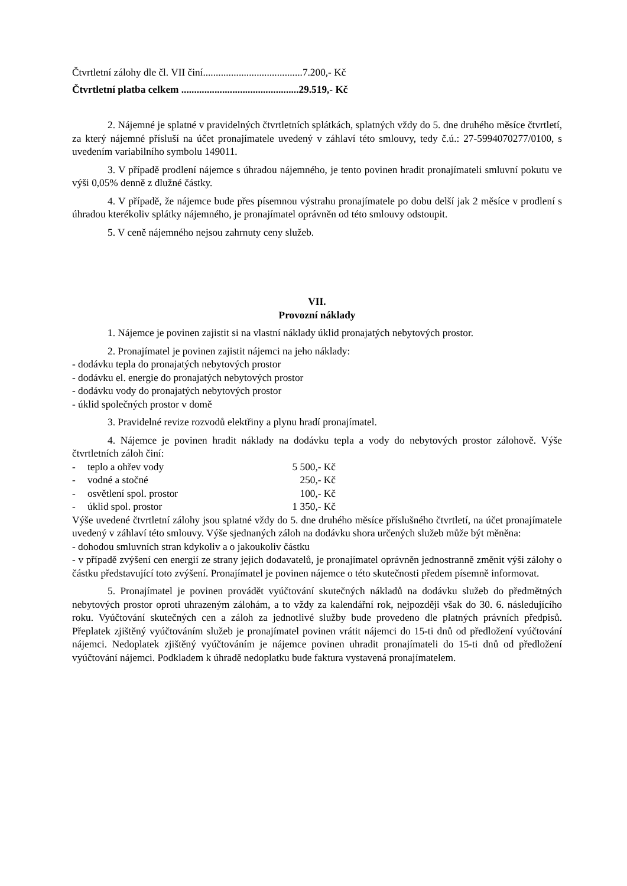Čtvrtletní zálohy dle čl. VII činí.......................................7.200,- Kč
Čtvrtletní platba celkem ..............................................29.519,- Kč
2. Nájemné je splatné v pravidelných čtvrtletních splátkách, splatných vždy do 5. dne druhého měsíce čtvrtletí, za který nájemné přísluší na účet pronajímatele uvedený v záhlaví této smlouvy, tedy č.ú.: 27-5994070277/0100, s uvedením variabilního symbolu 149011.
3. V případě prodlení nájemce s úhradou nájemného, je tento povinen hradit pronajímateli smluvní pokutu ve výši 0,05% denně z dlužné částky.
4. V případě, že nájemce bude přes písemnou výstrahu pronajímatele po dobu delší jak 2 měsíce v prodlení s úhradou kterékoliv splátky nájemného, je pronajímatel oprávněn od této smlouvy odstoupit.
5. V ceně nájemného nejsou zahrnuty ceny služeb.
VII.
Provozní náklady
1. Nájemce je povinen zajistit si na vlastní náklady úklid pronajatých nebytových prostor.
2. Pronajímatel je povinen zajistit nájemci na jeho náklady:
- dodávku tepla do pronajatých nebytových prostor
- dodávku el. energie do pronajatých nebytových prostor
- dodávku vody do pronajatých nebytových prostor
- úklid společných prostor v domě
3. Pravidelné revize rozvodů elektřiny a plynu hradí pronajímatel.
4. Nájemce je povinen hradit náklady na dodávku tepla a vody do nebytových prostor zálohově. Výše čtvrtletních záloh činí:
| - | teplo a ohřev vody | 5 500,- Kč |
| - | vodné a stočné | 250,- Kč |
| - | osvětlení spol. prostor | 100,- Kč |
| - | úklid spol. prostor | 1 350,- Kč |
Výše uvedené čtvrtletní zálohy jsou splatné vždy do 5. dne druhého měsíce příslušného čtvrtletí, na účet pronajímatele uvedený v záhlaví této smlouvy. Výše sjednaných záloh na dodávku shora určených služeb může být měněna:
- dohodou smluvních stran kdykoliv a o jakoukoliv částku
- v případě zvýšení cen energií ze strany jejich dodavatelů, je pronajímatel oprávněn jednostranně změnit výši zálohy o částku představující toto zvýšení. Pronajímatel je povinen nájemce o této skutečnosti předem písemně informovat.
5. Pronajímatel je povinen provádět vyúčtování skutečných nákladů na dodávku služeb do předmětných nebytových prostor oproti uhrazeným zálohám, a to vždy za kalendářní rok, nejpozději však do 30. 6. následujícího roku. Vyúčtování skutečných cen a záloh za jednotlivé služby bude provedeno dle platných právních předpisů. Přeplatek zjištěný vyúčtováním služeb je pronajímatel povinen vrátit nájemci do 15-ti dnů od předložení vyúčtování nájemci. Nedoplatek zjištěný vyúčtováním je nájemce povinen uhradit pronajímateli do 15-ti dnů od předložení vyúčtování nájemci. Podkladem k úhradě nedoplatku bude faktura vystavená pronajímatelem.